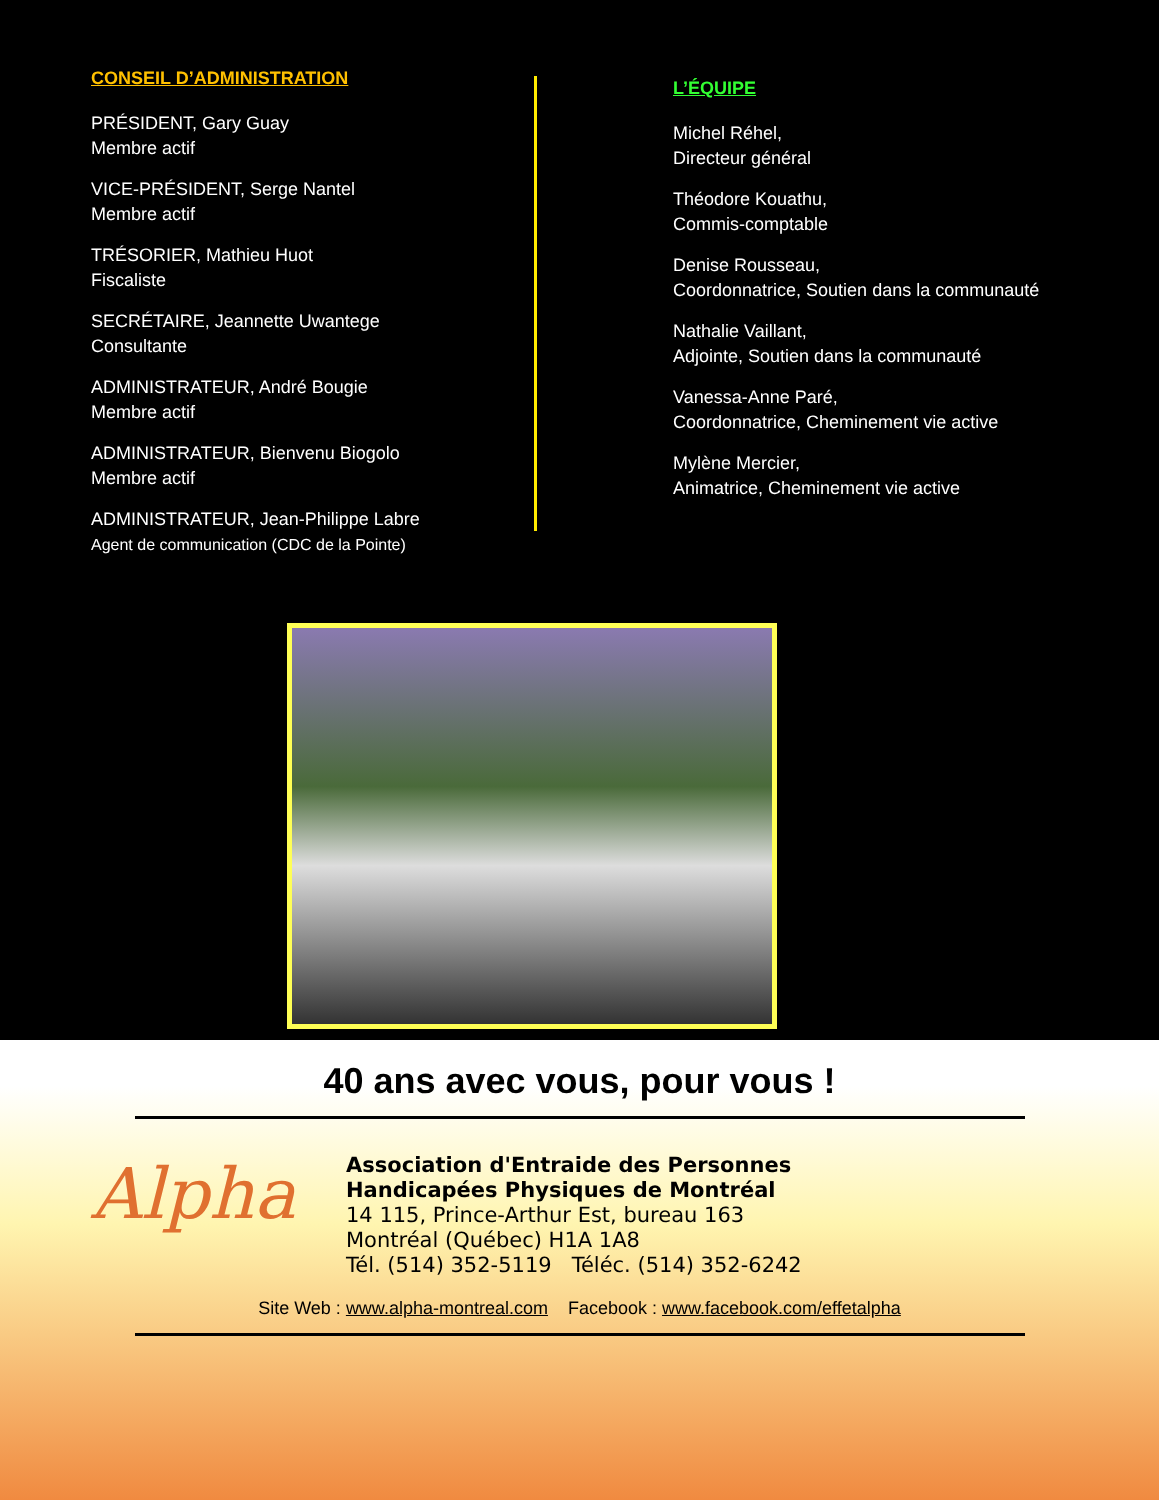CONSEIL D’ADMINISTRATION
PRÉSIDENT, Gary Guay
Membre actif
VICE-PRÉSIDENT, Serge Nantel
Membre actif
TRÉSORIER, Mathieu Huot
Fiscaliste
SECRÉTAIRE, Jeannette Uwantege
Consultante
ADMINISTRATEUR, André Bougie
Membre actif
ADMINISTRATEUR, Bienvenu Biogolo
Membre actif
ADMINISTRATEUR, Jean-Philippe Labre
Agent de communication (CDC de la Pointe)
L’ÉQUIPE
Michel Réhel,
Directeur général
Théodore Kouathu,
Commis-comptable
Denise Rousseau,
Coordonnatrice, Soutien dans la communauté
Nathalie Vaillant,
Adjointe, Soutien dans la communauté
Vanessa-Anne Paré,
Coordonnatrice, Cheminement vie active
Mylène Mercier,
Animatrice, Cheminement vie active
40 ans avec vous, pour vous !
Alpha
Association d'Entraide des Personnes
Handicapées Physiques de Montréal
14 115, Prince-Arthur Est, bureau 163
Montréal (Québec) H1A 1A8
Tél. (514) 352-5119 Téléc. (514) 352-6242
Site Web : www.alpha-montreal.com Facebook : www.facebook.com/effetalpha